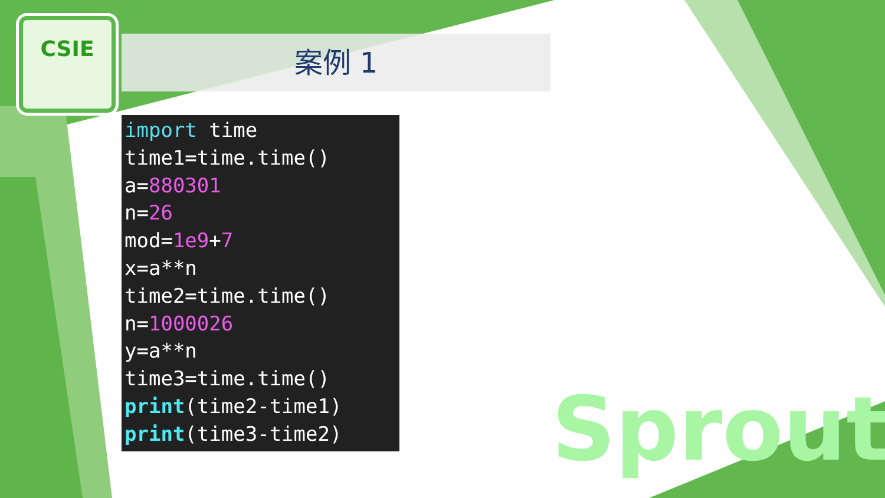CSIE
案例 1
import time
time1=time.time()
a=880301
n=26
mod=1e9+7
x=a**n
time2=time.time()
n=1000026
y=a**n
time3=time.time()
print(time2-time1)
print(time3-time2)
Sprout